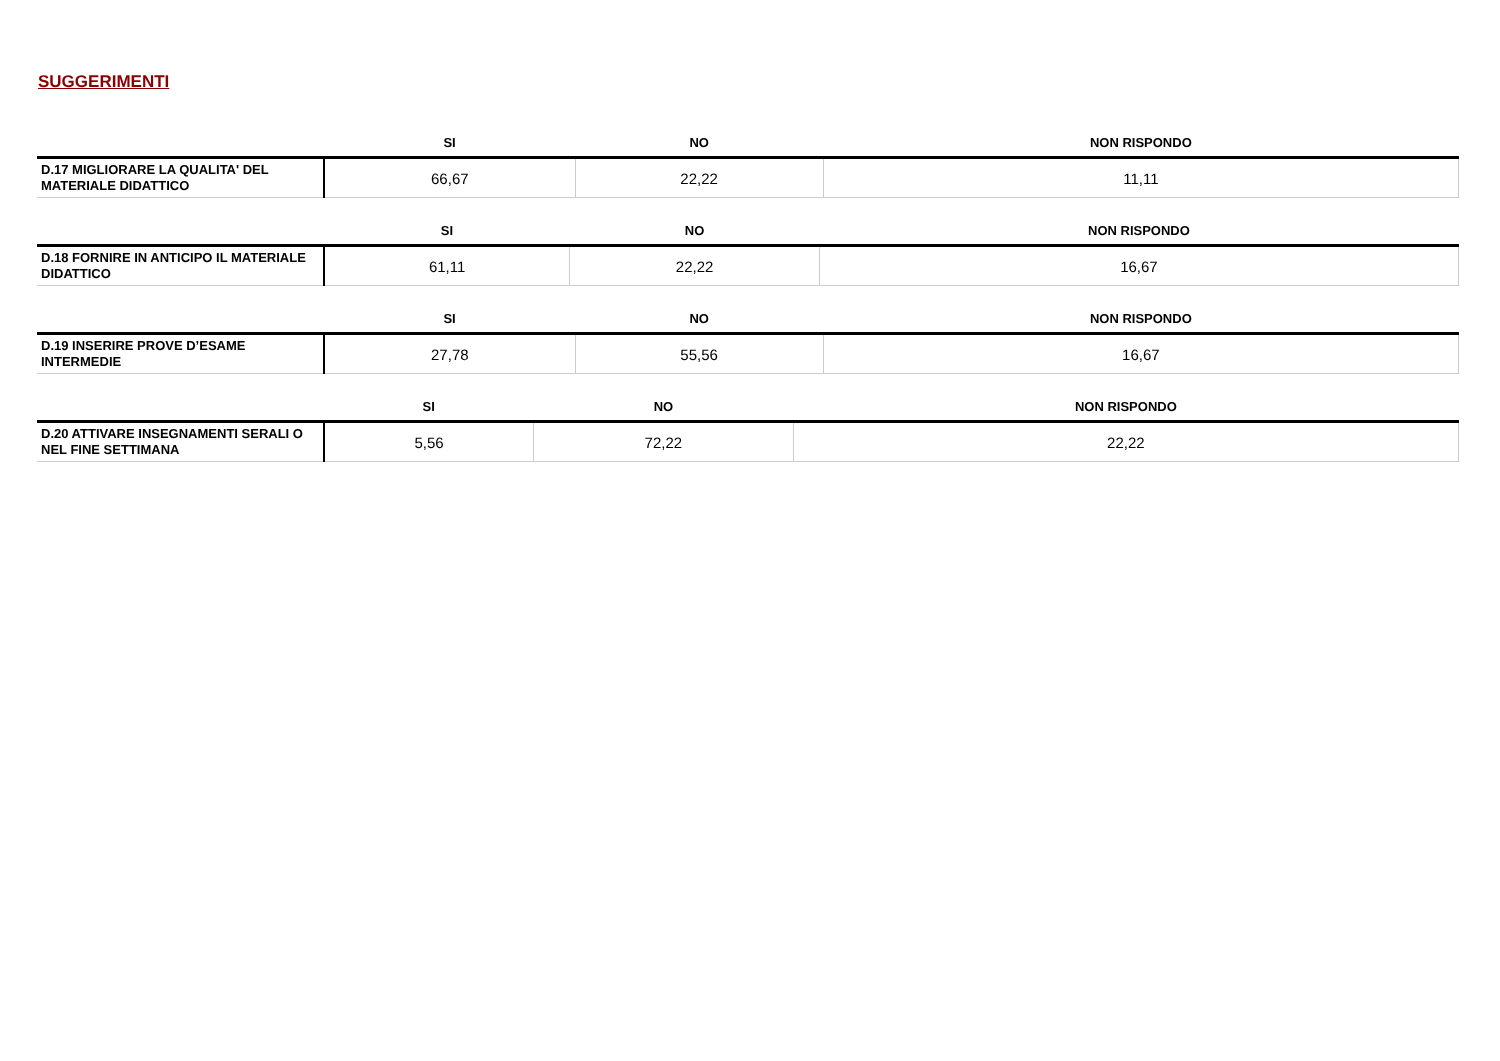SUGGERIMENTI
| | SI | NO | NON RISPONDO |
| --- | --- | --- | --- |
| D.17 MIGLIORARE LA QUALITA' DEL MATERIALE DIDATTICO | 66,67 | 22,22 | 11,11 |
| | SI | NO | NON RISPONDO |
| --- | --- | --- | --- |
| D.18 FORNIRE IN ANTICIPO IL MATERIALE DIDATTICO | 61,11 | 22,22 | 16,67 |
| | SI | NO | NON RISPONDO |
| --- | --- | --- | --- |
| D.19 INSERIRE PROVE D’ESAME INTERMEDIE | 27,78 | 55,56 | 16,67 |
| | SI | NO | NON RISPONDO |
| --- | --- | --- | --- |
| D.20 ATTIVARE INSEGNAMENTI SERALI O NEL FINE SETTIMANA | 5,56 | 72,22 | 22,22 |